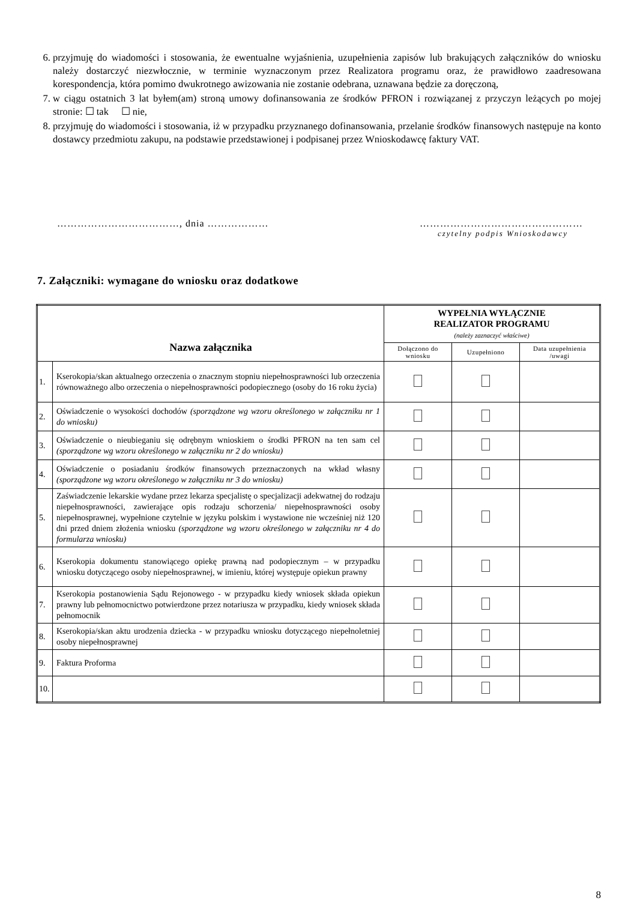6. przyjmuję do wiadomości i stosowania, że ewentualne wyjaśnienia, uzupełnienia zapisów lub brakujących załączników do wniosku należy dostarczyć niezwłocznie, w terminie wyznaczonym przez Realizatora programu oraz, że prawidłowo zaadresowana korespondencja, która pomimo dwukrotnego awizowania nie zostanie odebrana, uznawana będzie za doręczoną,
7. w ciągu ostatnich 3 lat byłem(am) stroną umowy dofinansowania ze środków PFRON i rozwiązanej z przyczyn leżących po mojej stronie: ☐ tak ☐ nie,
8. przyjmuję do wiadomości i stosowania, iż w przypadku przyznanego dofinansowania, przelanie środków finansowych następuje na konto dostawcy przedmiotu zakupu, na podstawie przedstawionej i podpisanej przez Wnioskodawcę faktury VAT.
………………………………, dnia ……………… …………………………………………
czytelny podpis Wnioskodawcy
7. Załączniki: wymagane do wniosku oraz dodatkowe
| Nazwa załącznika | | WYPEŁNIA WYŁĄCZNIE REALIZATOR PROGRAMU (należy zaznaczyć właściwe) | | |
| --- | --- | --- | --- | --- |
| | | Dołączono do wniosku | Uzupełniono | Data uzupełnienia /uwagi |
| 1. | Kserokopia/skan aktualnego orzeczenia o znacznym stopniu niepełnosprawności lub orzeczenia równoważnego albo orzeczenia o niepełnosprawności podopiecznego (osoby do 16 roku życia) | | | |
| 2. | Oświadczenie o wysokości dochodów (sporządzone wg wzoru określonego w załączniku nr 1 do wniosku) | | | |
| 3. | Oświadczenie o nieubieganiu się odrębnym wnioskiem o środki PFRON na ten sam cel (sporządzone wg wzoru określonego w załączniku nr 2 do wniosku) | | | |
| 4. | Oświadczenie o posiadaniu środków finansowych przeznaczonych na wkład własny (sporządzone wg wzoru określonego w załączniku nr 3 do wniosku) | | | |
| 5. | Zaświadczenie lekarskie wydane przez lekarza specjalistę o specjalizacji adekwatnej do rodzaju niepełnosprawności, zawierające opis rodzaju schorzenia/ niepełnosprawności osoby niepełnosprawnej, wypełnione czytelnie w języku polskim i wystawione nie wcześniej niż 120 dni przed dniem złożenia wniosku (sporządzone wg wzoru określonego w załączniku nr 4 do formularza wniosku) | | | |
| 6. | Kserokopia dokumentu stanowiącego opiekę prawną nad podopiecznym – w przypadku wniosku dotyczącego osoby niepełnosprawnej, w imieniu, której występuje opiekun prawny | | | |
| 7. | Kserokopia postanowienia Sądu Rejonowego - w przypadku kiedy wniosek składa opiekun prawny lub pełnomocnictwo potwierdzone przez notariusza w przypadku, kiedy wniosek składa pełnomocnik | | | |
| 8. | Kserokopia/skan aktu urodzenia dziecka - w przypadku wniosku dotyczącego niepełnoletniej osoby niepełnosprawnej | | | |
| 9. | Faktura Proforma | | | |
| 10. | | | | |
8